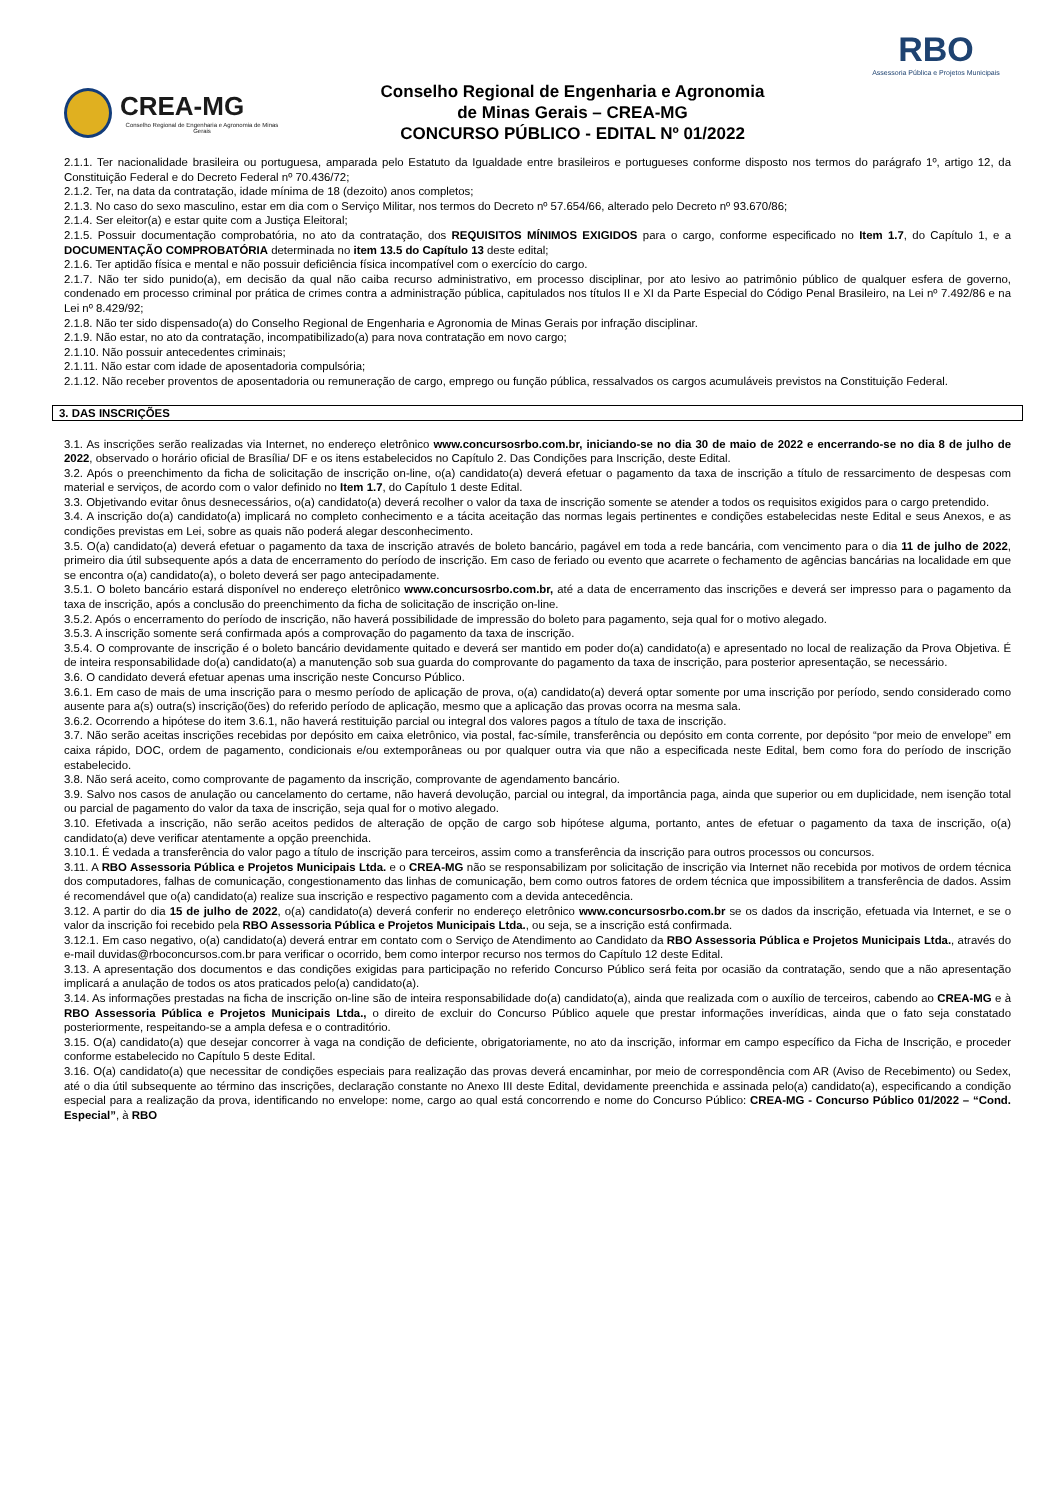CREA-MG
Conselho Regional de Engenharia e Agronomia de Minas Gerais
Conselho Regional de Engenharia e Agronomia
de Minas Gerais – CREA-MG
CONCURSO PÚBLICO - EDITAL Nº 01/2022
RBO
Assessoria Pública e Projetos Municipais
2.1.1. Ter nacionalidade brasileira ou portuguesa, amparada pelo Estatuto da Igualdade entre brasileiros e portugueses conforme disposto nos termos do parágrafo 1º, artigo 12, da Constituição Federal e do Decreto Federal nº 70.436/72;
2.1.2. Ter, na data da contratação, idade mínima de 18 (dezoito) anos completos;
2.1.3. No caso do sexo masculino, estar em dia com o Serviço Militar, nos termos do Decreto nº 57.654/66, alterado pelo Decreto nº 93.670/86;
2.1.4. Ser eleitor(a) e estar quite com a Justiça Eleitoral;
2.1.5. Possuir documentação comprobatória, no ato da contratação, dos REQUISITOS MÍNIMOS EXIGIDOS para o cargo, conforme especificado no Item 1.7, do Capítulo 1, e a DOCUMENTAÇÃO COMPROBATÓRIA determinada no item 13.5 do Capítulo 13 deste edital;
2.1.6. Ter aptidão física e mental e não possuir deficiência física incompatível com o exercício do cargo.
2.1.7. Não ter sido punido(a), em decisão da qual não caiba recurso administrativo, em processo disciplinar, por ato lesivo ao patrimônio público de qualquer esfera de governo, condenado em processo criminal por prática de crimes contra a administração pública, capitulados nos títulos II e XI da Parte Especial do Código Penal Brasileiro, na Lei nº 7.492/86 e na Lei nº 8.429/92;
2.1.8. Não ter sido dispensado(a) do Conselho Regional de Engenharia e Agronomia de Minas Gerais por infração disciplinar.
2.1.9. Não estar, no ato da contratação, incompatibilizado(a) para nova contratação em novo cargo;
2.1.10. Não possuir antecedentes criminais;
2.1.11. Não estar com idade de aposentadoria compulsória;
2.1.12. Não receber proventos de aposentadoria ou remuneração de cargo, emprego ou função pública, ressalvados os cargos acumuláveis previstos na Constituição Federal.
3. DAS INSCRIÇÕES
3.1. As inscrições serão realizadas via Internet, no endereço eletrônico www.concursosrbo.com.br, iniciando-se no dia 30 de maio de 2022 e encerrando-se no dia 8 de julho de 2022, observado o horário oficial de Brasília/ DF e os itens estabelecidos no Capítulo 2. Das Condições para Inscrição, deste Edital.
3.2. Após o preenchimento da ficha de solicitação de inscrição on-line, o(a) candidato(a) deverá efetuar o pagamento da taxa de inscrição a título de ressarcimento de despesas com material e serviços, de acordo com o valor definido no Item 1.7, do Capítulo 1 deste Edital.
3.3. Objetivando evitar ônus desnecessários, o(a) candidato(a) deverá recolher o valor da taxa de inscrição somente se atender a todos os requisitos exigidos para o cargo pretendido.
3.4. A inscrição do(a) candidato(a) implicará no completo conhecimento e a tácita aceitação das normas legais pertinentes e condições estabelecidas neste Edital e seus Anexos, e as condições previstas em Lei, sobre as quais não poderá alegar desconhecimento.
3.5. O(a) candidato(a) deverá efetuar o pagamento da taxa de inscrição através de boleto bancário, pagável em toda a rede bancária, com vencimento para o dia 11 de julho de 2022, primeiro dia útil subsequente após a data de encerramento do período de inscrição. Em caso de feriado ou evento que acarrete o fechamento de agências bancárias na localidade em que se encontra o(a) candidato(a), o boleto deverá ser pago antecipadamente.
3.5.1. O boleto bancário estará disponível no endereço eletrônico www.concursosrbo.com.br, até a data de encerramento das inscrições e deverá ser impresso para o pagamento da taxa de inscrição, após a conclusão do preenchimento da ficha de solicitação de inscrição on-line.
3.5.2. Após o encerramento do período de inscrição, não haverá possibilidade de impressão do boleto para pagamento, seja qual for o motivo alegado.
3.5.3. A inscrição somente será confirmada após a comprovação do pagamento da taxa de inscrição.
3.5.4. O comprovante de inscrição é o boleto bancário devidamente quitado e deverá ser mantido em poder do(a) candidato(a) e apresentado no local de realização da Prova Objetiva. É de inteira responsabilidade do(a) candidato(a) a manutenção sob sua guarda do comprovante do pagamento da taxa de inscrição, para posterior apresentação, se necessário.
3.6. O candidato deverá efetuar apenas uma inscrição neste Concurso Público.
3.6.1. Em caso de mais de uma inscrição para o mesmo período de aplicação de prova, o(a) candidato(a) deverá optar somente por uma inscrição por período, sendo considerado como ausente para a(s) outra(s) inscrição(ões) do referido período de aplicação, mesmo que a aplicação das provas ocorra na mesma sala.
3.6.2. Ocorrendo a hipótese do item 3.6.1, não haverá restituição parcial ou integral dos valores pagos a título de taxa de inscrição.
3.7. Não serão aceitas inscrições recebidas por depósito em caixa eletrônico, via postal, fac-símile, transferência ou depósito em conta corrente, por depósito “por meio de envelope” em caixa rápido, DOC, ordem de pagamento, condicionais e/ou extemporâneas ou por qualquer outra via que não a especificada neste Edital, bem como fora do período de inscrição estabelecido.
3.8. Não será aceito, como comprovante de pagamento da inscrição, comprovante de agendamento bancário.
3.9. Salvo nos casos de anulação ou cancelamento do certame, não haverá devolução, parcial ou integral, da importância paga, ainda que superior ou em duplicidade, nem isenção total ou parcial de pagamento do valor da taxa de inscrição, seja qual for o motivo alegado.
3.10. Efetivada a inscrição, não serão aceitos pedidos de alteração de opção de cargo sob hipótese alguma, portanto, antes de efetuar o pagamento da taxa de inscrição, o(a) candidato(a) deve verificar atentamente a opção preenchida.
3.10.1. É vedada a transferência do valor pago a título de inscrição para terceiros, assim como a transferência da inscrição para outros processos ou concursos.
3.11. A RBO Assessoria Pública e Projetos Municipais Ltda. e o CREA-MG não se responsabilizam por solicitação de inscrição via Internet não recebida por motivos de ordem técnica dos computadores, falhas de comunicação, congestionamento das linhas de comunicação, bem como outros fatores de ordem técnica que impossibilitem a transferência de dados. Assim é recomendável que o(a) candidato(a) realize sua inscrição e respectivo pagamento com a devida antecedência.
3.12. A partir do dia 15 de julho de 2022, o(a) candidato(a) deverá conferir no endereço eletrônico www.concursosrbo.com.br se os dados da inscrição, efetuada via Internet, e se o valor da inscrição foi recebido pela RBO Assessoria Pública e Projetos Municipais Ltda., ou seja, se a inscrição está confirmada.
3.12.1. Em caso negativo, o(a) candidato(a) deverá entrar em contato com o Serviço de Atendimento ao Candidato da RBO Assessoria Pública e Projetos Municipais Ltda., através do e-mail duvidas@rboconcursos.com.br para verificar o ocorrido, bem como interpor recurso nos termos do Capítulo 12 deste Edital.
3.13. A apresentação dos documentos e das condições exigidas para participação no referido Concurso Público será feita por ocasião da contratação, sendo que a não apresentação implicará a anulação de todos os atos praticados pelo(a) candidato(a).
3.14. As informações prestadas na ficha de inscrição on-line são de inteira responsabilidade do(a) candidato(a), ainda que realizada com o auxílio de terceiros, cabendo ao CREA-MG e à RBO Assessoria Pública e Projetos Municipais Ltda., o direito de excluir do Concurso Público aquele que prestar informações inverídicas, ainda que o fato seja constatado posteriormente, respeitando-se a ampla defesa e o contraditório.
3.15. O(a) candidato(a) que desejar concorrer à vaga na condição de deficiente, obrigatoriamente, no ato da inscrição, informar em campo específico da Ficha de Inscrição, e proceder conforme estabelecido no Capítulo 5 deste Edital.
3.16. O(a) candidato(a) que necessitar de condições especiais para realização das provas deverá encaminhar, por meio de correspondência com AR (Aviso de Recebimento) ou Sedex, até o dia útil subsequente ao término das inscrições, declaração constante no Anexo III deste Edital, devidamente preenchida e assinada pelo(a) candidato(a), especificando a condição especial para a realização da prova, identificando no envelope: nome, cargo ao qual está concorrendo e nome do Concurso Público: CREA-MG - Concurso Público 01/2022 – “Cond. Especial”, à RBO